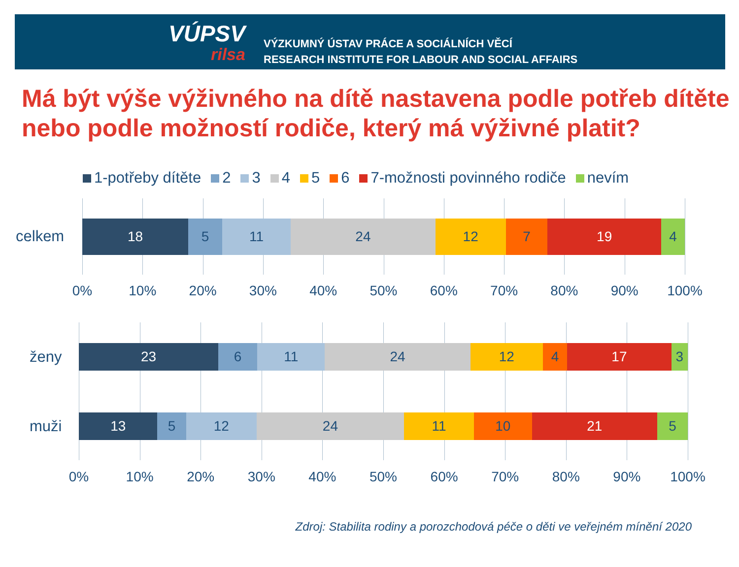VÚPSV
rilsa
VÝZKUMNÝ ÚSTAV PRÁCE A SOCIÁLNÍCH VĚCÍ
RESEARCH INSTITUTE FOR LABOUR AND SOCIAL AFFAIRS
Má být výše výživného na dítě nastavena podle potřeb dítěte nebo podle možností rodiče, který má výživné platit?
1-potřeby dítěte 2 3 4 5 6 7-možnosti povinného rodiče nevím
celkem
18 5 11 24 12 7 19 4
0% 10% 20% 30% 40% 50% 60% 70% 80% 90% 100%
ženy
muži
23 6 11 24 12 4 17 3
13 5 12 24 11 10 21 5
0% 10% 20% 30% 40% 50% 60% 70% 80% 90% 100%
Zdroj: Stabilita rodiny a porozchodová péče o děti ve veřejném mínění 2020